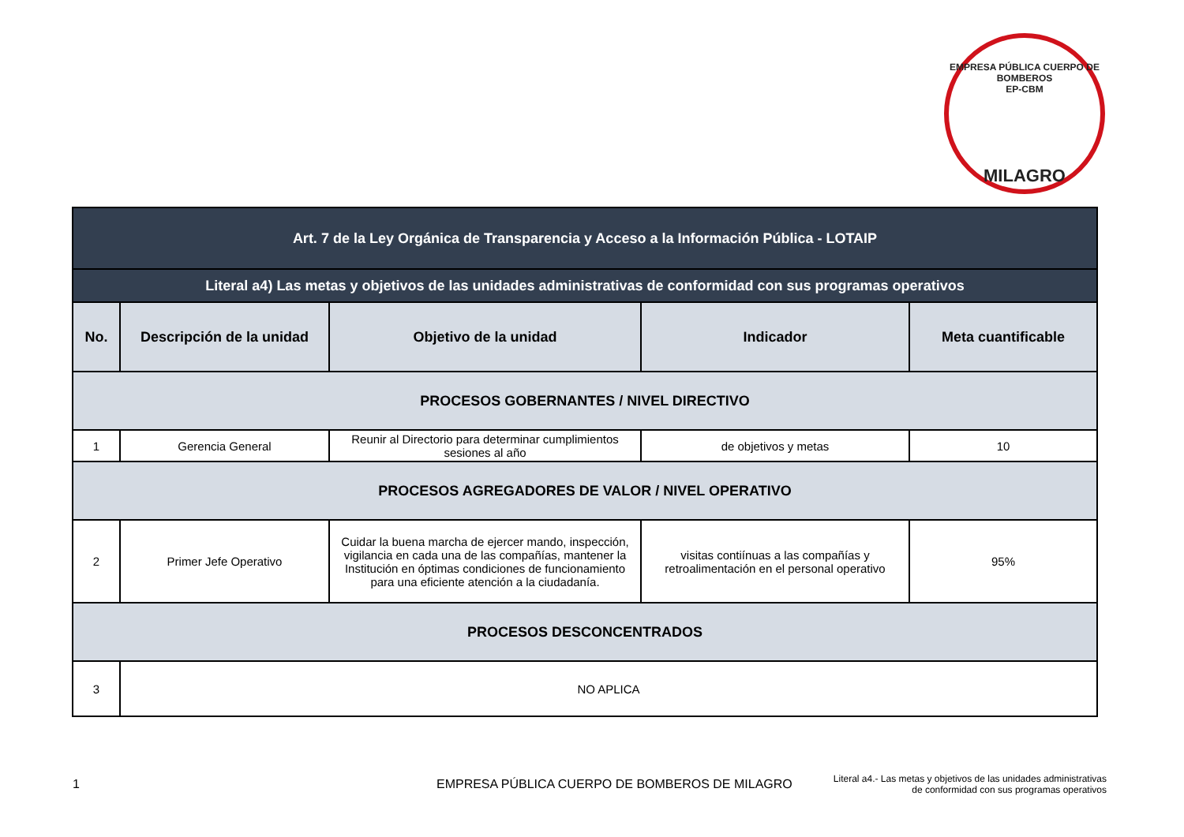EMPRESA PÚBLICA CUERPO DE BOMBEROS
EP-CBM
MILAGRO
| Art. 7 de la Ley Orgánica de Transparencia y Acceso a la Información Pública - LOTAIP | | | | |
| Literal a4) Las metas y objetivos de las unidades administrativas de conformidad con sus programas operativos | | | | |
| No. | Descripción de la unidad | Objetivo de la unidad | Indicador | Meta cuantificable |
| PROCESOS GOBERNANTES / NIVEL DIRECTIVO | | | | |
| 1 | Gerencia General | Reunir al Directorio para determinar cumplimientos sesiones al año | de objetivos y metas | 10 |
| PROCESOS AGREGADORES DE VALOR / NIVEL OPERATIVO | | | | |
| 2 | Primer Jefe Operativo | Cuidar la buena marcha de ejercer mando, inspección, vigilancia en cada una de las compañías, mantener la Institución en óptimas condiciones de funcionamiento para una eficiente atención a la ciudadanía. | visitas contiínuas a las compañías y retroalimentación en el personal operativo | 95% |
| PROCESOS DESCONCENTRADOS | | | | |
| 3 | NO APLICA | | | |
1 EMPRESA PÚBLICA CUERPO DE BOMBEROS DE MILAGRO Literal a4.- Las metas y objetivos de las unidades administrativas
de conformidad con sus programas operativos